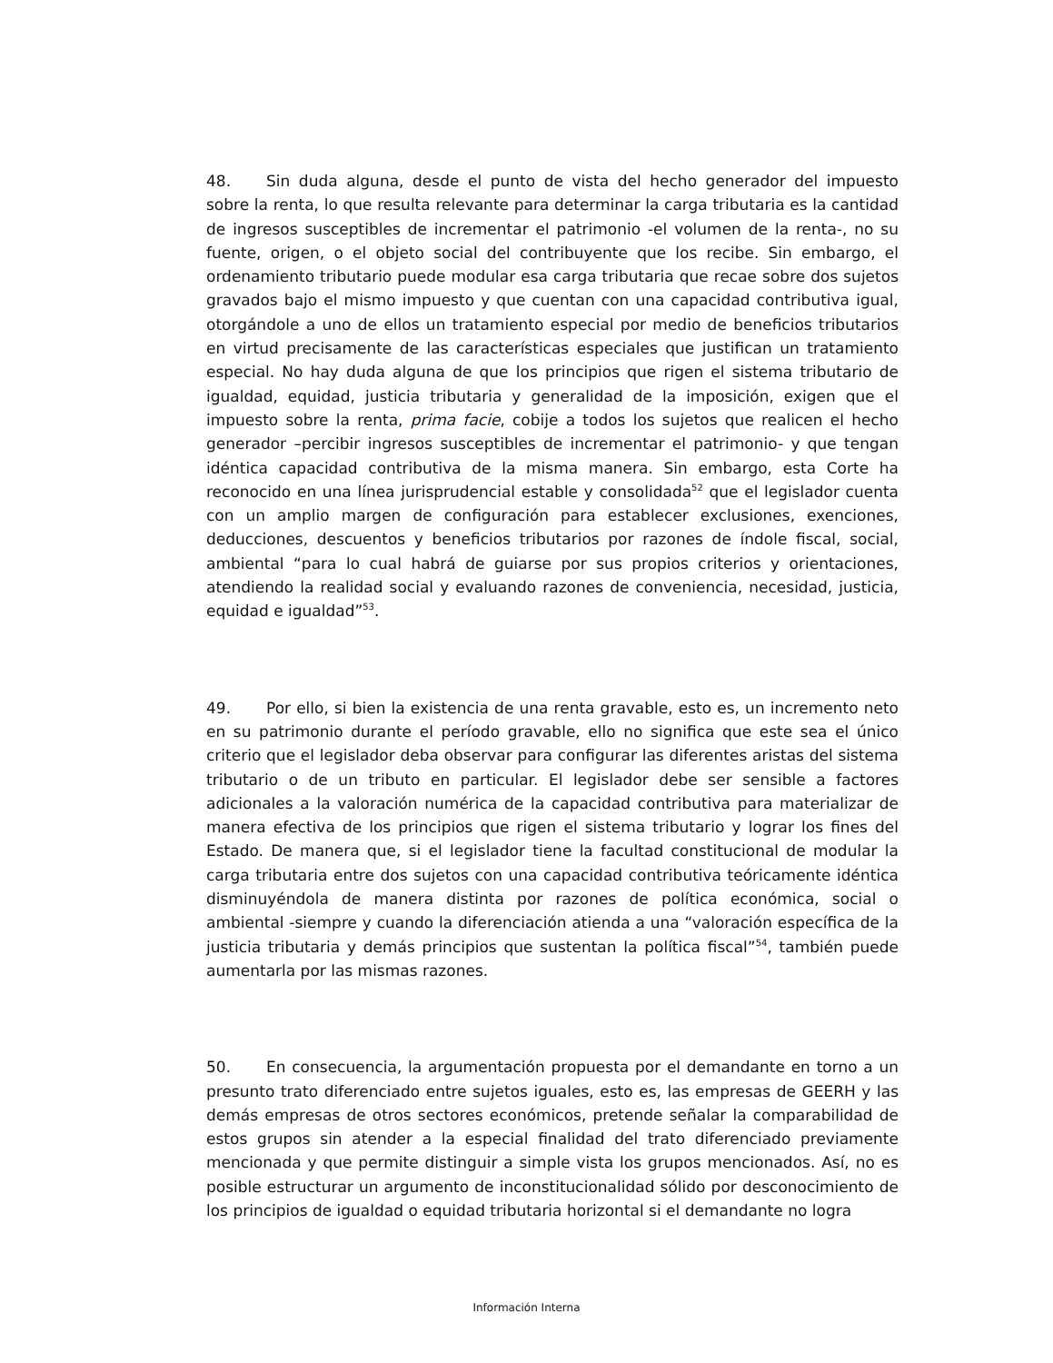48. Sin duda alguna, desde el punto de vista del hecho generador del impuesto sobre la renta, lo que resulta relevante para determinar la carga tributaria es la cantidad de ingresos susceptibles de incrementar el patrimonio -el volumen de la renta-, no su fuente, origen, o el objeto social del contribuyente que los recibe. Sin embargo, el ordenamiento tributario puede modular esa carga tributaria que recae sobre dos sujetos gravados bajo el mismo impuesto y que cuentan con una capacidad contributiva igual, otorgándole a uno de ellos un tratamiento especial por medio de beneficios tributarios en virtud precisamente de las características especiales que justifican un tratamiento especial. No hay duda alguna de que los principios que rigen el sistema tributario de igualdad, equidad, justicia tributaria y generalidad de la imposición, exigen que el impuesto sobre la renta, prima facie, cobije a todos los sujetos que realicen el hecho generador –percibir ingresos susceptibles de incrementar el patrimonio- y que tengan idéntica capacidad contributiva de la misma manera. Sin embargo, esta Corte ha reconocido en una línea jurisprudencial estable y consolidada<sup>52</sup> que el legislador cuenta con un amplio margen de configuración para establecer exclusiones, exenciones, deducciones, descuentos y beneficios tributarios por razones de índole fiscal, social, ambiental “para lo cual habrá de guiarse por sus propios criterios y orientaciones, atendiendo la realidad social y evaluando razones de conveniencia, necesidad, justicia, equidad e igualdad”<sup>53</sup>.
49. Por ello, si bien la existencia de una renta gravable, esto es, un incremento neto en su patrimonio durante el período gravable, ello no significa que este sea el único criterio que el legislador deba observar para configurar las diferentes aristas del sistema tributario o de un tributo en particular. El legislador debe ser sensible a factores adicionales a la valoración numérica de la capacidad contributiva para materializar de manera efectiva de los principios que rigen el sistema tributario y lograr los fines del Estado. De manera que, si el legislador tiene la facultad constitucional de modular la carga tributaria entre dos sujetos con una capacidad contributiva teóricamente idéntica disminuyéndola de manera distinta por razones de política económica, social o ambiental -siempre y cuando la diferenciación atienda a una “valoración específica de la justicia tributaria y demás principios que sustentan la política fiscal”<sup>54</sup>, también puede aumentarla por las mismas razones.
50. En consecuencia, la argumentación propuesta por el demandante en torno a un presunto trato diferenciado entre sujetos iguales, esto es, las empresas de GEERH y las demás empresas de otros sectores económicos, pretende señalar la comparabilidad de estos grupos sin atender a la especial finalidad del trato diferenciado previamente mencionada y que permite distinguir a simple vista los grupos mencionados. Así, no es posible estructurar un argumento de inconstitucionalidad sólido por desconocimiento de los principios de igualdad o equidad tributaria horizontal si el demandante no logra
Información Interna